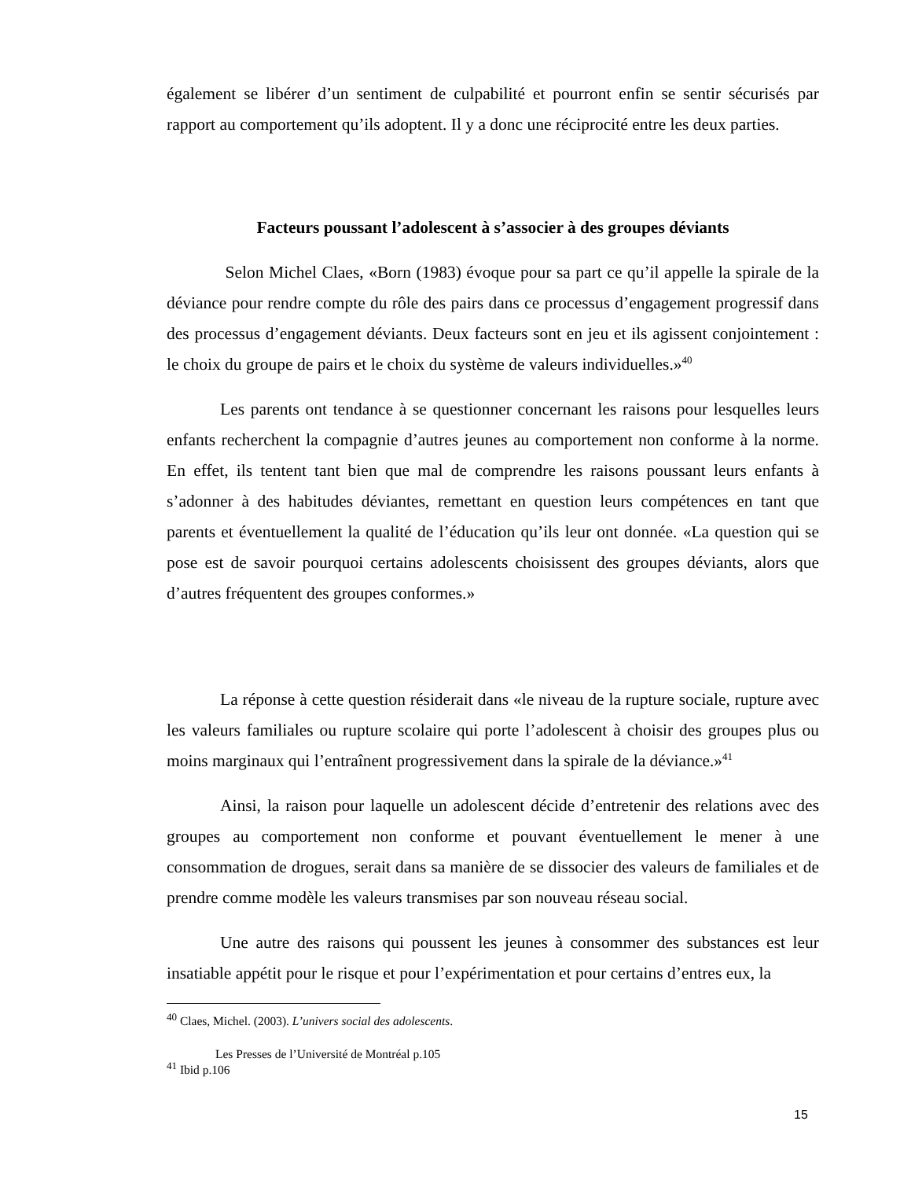également se libérer d’un sentiment de culpabilité et pourront enfin se sentir sécurisés par rapport au comportement qu’ils adoptent. Il y a donc une réciprocité entre les deux parties.
Facteurs poussant l’adolescent à s’associer à des groupes déviants
Selon Michel Claes, «Born (1983) évoque pour sa part ce qu’il appelle la spirale de la déviance pour rendre compte du rôle des pairs dans ce processus d’engagement progressif dans des processus d’engagement déviants. Deux facteurs sont en jeu et ils agissent conjointement : le choix du groupe de pairs et le choix du système de valeurs individuelles.»<sup>40</sup>
Les parents ont tendance à se questionner concernant les raisons pour lesquelles leurs enfants recherchent la compagnie d’autres jeunes au comportement non conforme à la norme. En effet, ils tentent tant bien que mal de comprendre les raisons poussant leurs enfants à s’adonner à des habitudes déviantes, remettant en question leurs compétences en tant que parents et éventuellement la qualité de l’éducation qu’ils leur ont donnée. «La question qui se pose est de savoir pourquoi certains adolescents choisissent des groupes déviants, alors que d’autres fréquentent des groupes conformes.»
La réponse à cette question résiderait dans «le niveau de la rupture sociale, rupture avec les valeurs familiales ou rupture scolaire qui porte l’adolescent à choisir des groupes plus ou moins marginaux qui l’entraînent progressivement dans la spirale de la déviance.»<sup>41</sup>
Ainsi, la raison pour laquelle un adolescent décide d’entretenir des relations avec des groupes au comportement non conforme et pouvant éventuellement le mener à une consommation de drogues, serait dans sa manière de se dissocier des valeurs de familiales et de prendre comme modèle les valeurs transmises par son nouveau réseau social.
Une autre des raisons qui poussent les jeunes à consommer des substances est leur insatiable appétit pour le risque et pour l’expérimentation et pour certains d’entres eux, la
<sup>40</sup> Claes, Michel. (2003). L’univers social des adolescents.
Les Presses de l’Université de Montréal p.105
<sup>41</sup> Ibid p.106
15